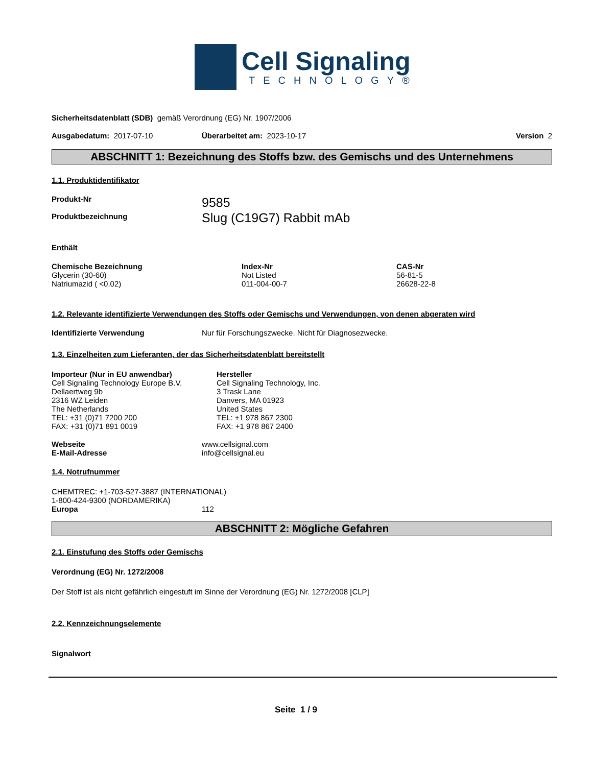Cell Signaling
TECHNOLOGY®
Sicherheitsdatenblatt (SDB) gemäß Verordnung (EG) Nr. 1907/2006
Ausgabedatum: 2017-07-10 Überarbeitet am: 2023-10-17 Version 2
ABSCHNITT 1: Bezeichnung des Stoffs bzw. des Gemischs und des Unternehmens
1.1. Produktidentifikator
Produkt-Nr
Produktbezeichnung
9585
Slug (C19G7) Rabbit mAb
Enthält
| Chemische Bezeichnung | Index-Nr | CAS-Nr |
| --- | --- | --- |
| Glycerin (30-60) | Not Listed | 56-81-5 |
| Natriumazid ( <0.02) | 011-004-00-7 | 26628-22-8 |
1.2. Relevante identifizierte Verwendungen des Stoffs oder Gemischs und Verwendungen, von denen abgeraten wird
Identifizierte Verwendung Nur für Forschungszwecke. Nicht für Diagnosezwecke.
1.3. Einzelheiten zum Lieferanten, der das Sicherheitsdatenblatt bereitstellt
Importeur (Nur in EU anwendbar)
Cell Signaling Technology Europe B.V.
Dellaertweg 9b
2316 WZ Leiden
The Netherlands
TEL: +31 (0)71 7200 200
FAX: +31 (0)71 891 0019
Hersteller
Cell Signaling Technology, Inc.
3 Trask Lane
Danvers, MA 01923
United States
TEL: +1 978 867 2300
FAX: +1 978 867 2400
Webseite
E-Mail-Adresse
www.cellsignal.com
info@cellsignal.eu
1.4. Notrufnummer
CHEMTREC: +1-703-527-3887 (INTERNATIONAL)
1-800-424-9300 (NORDAMERIKA)
Europa 112
ABSCHNITT 2: Mögliche Gefahren
2.1. Einstufung des Stoffs oder Gemischs
Verordnung (EG) Nr. 1272/2008
Der Stoff ist als nicht gefährlich eingestuft im Sinne der Verordnung (EG) Nr. 1272/2008 [CLP]
2.2. Kennzeichnungselemente
Signalwort
Seite 1 / 9